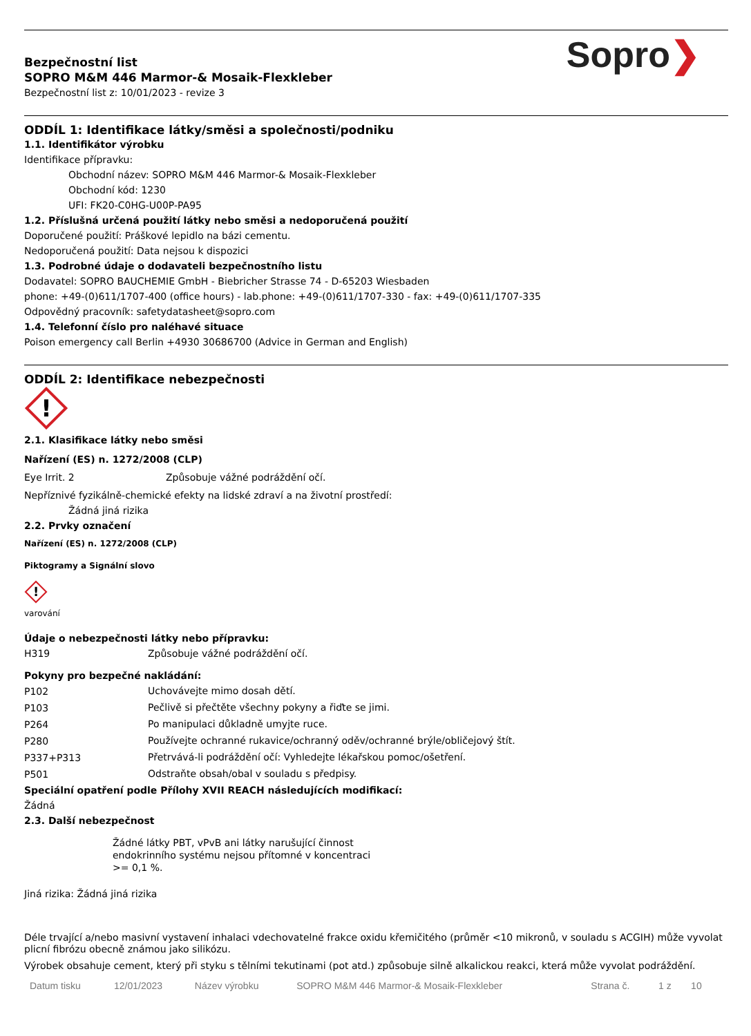Bezpečnostní list
SOPRO M&M 446 Marmor-& Mosaik-Flexkleber
Bezpečnostní list z: 10/01/2023 - revize 3
Sopro❯
ODDÍL 1: Identifikace látky/směsi a společnosti/podniku
1.1. Identifikátor výrobku
Identifikace přípravku:
Obchodní název: SOPRO M&M 446 Marmor-& Mosaik-Flexkleber
Obchodní kód: 1230
UFI: FK20-C0HG-U00P-PA95
1.2. Příslušná určená použití látky nebo směsi a nedoporučená použití
Doporučené použití: Práškové lepidlo na bázi cementu.
Nedoporučená použití: Data nejsou k dispozici
1.3. Podrobné údaje o dodavateli bezpečnostního listu
Dodavatel: SOPRO BAUCHEMIE GmbH - Biebricher Strasse 74 - D-65203 Wiesbaden
phone: +49-(0)611/1707-400 (office hours) - lab.phone: +49-(0)611/1707-330 - fax: +49-(0)611/1707-335
Odpovědný pracovník: safetydatasheet@sopro.com
1.4. Telefonní číslo pro naléhavé situace
Poison emergency call Berlin +4930 30686700 (Advice in German and English)
ODDÍL 2: Identifikace nebezpečnosti
!
2.1. Klasifikace látky nebo směsi
Nařízení (ES) n. 1272/2008 (CLP)
| Eye Irrit. 2 | Způsobuje vážné podráždění očí. |
Nepříznivé fyzikálně-chemické efekty na lidské zdraví a na životní prostředí:
Žádná jiná rizika
2.2. Prvky označení
Nařízení (ES) n. 1272/2008 (CLP)
Piktogramy a Signální slovo
!
varování
Údaje o nebezpečnosti látky nebo přípravku:
| H319 | Způsobuje vážné podráždění očí. |
Pokyny pro bezpečné nakládání:
| P102 | Uchovávejte mimo dosah dětí. |
| P103 | Pečlivě si přečtěte všechny pokyny a řiďte se jimi. |
| P264 | Po manipulaci důkladně umyjte ruce. |
| P280 | Používejte ochranné rukavice/ochranný oděv/ochranné brýle/obličejový štít. |
| P337+P313 | Přetrvává-li podráždění očí: Vyhledejte lékařskou pomoc/ošetření. |
| P501 | Odstraňte obsah/obal v souladu s předpisy. |
Speciální opatření podle Přílohy XVII REACH následujících modifikací:
Žádná
2.3. Další nebezpečnost
Žádné látky PBT, vPvB ani látky narušující činnost endokrinního systému nejsou přítomné v koncentraci >= 0,1 %.
Jiná rizika: Žádná jiná rizika
Déle trvající a/nebo masivní vystavení inhalaci vdechovatelné frakce oxidu křemičitého (průměr <10 mikronů, v souladu s ACGIH) může vyvolat plicní fibrózu obecně známou jako silikózu.
Výrobek obsahuje cement, který při styku s tělními tekutinami (pot atd.) způsobuje silně alkalickou reakci, která může vyvolat podráždění.
| Datum tisku | 12/01/2023 | Název výrobku | SOPRO M&M 446 Marmor-& Mosaik-Flexkleber | Strana č. | 1 z | 10 |